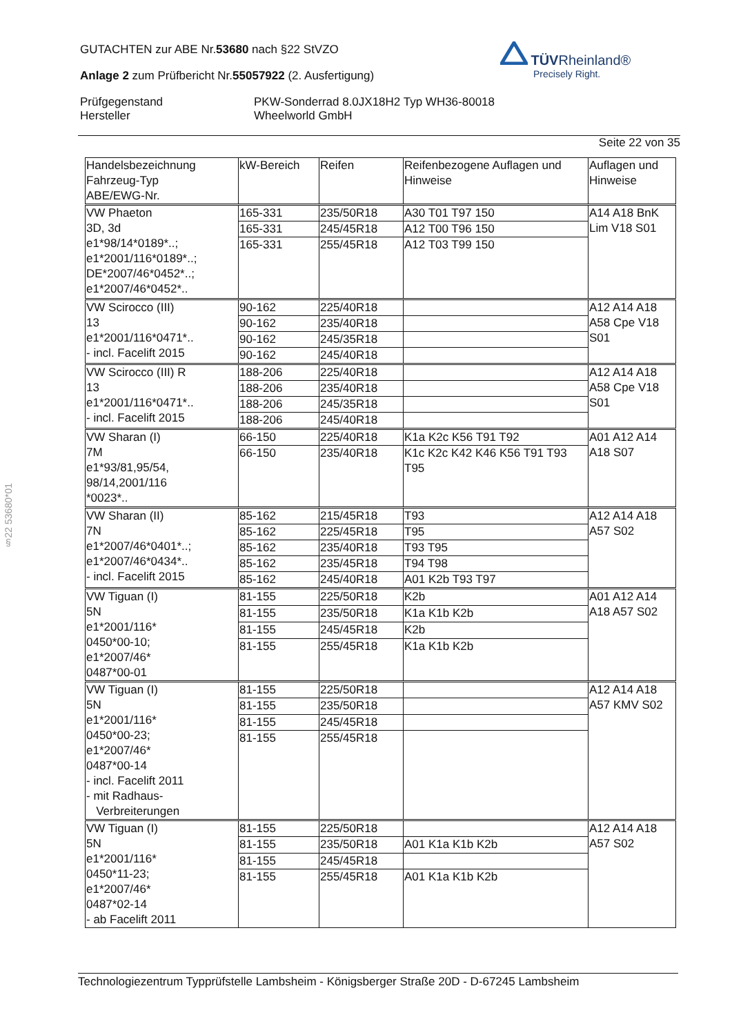GUTACHTEN zur ABE Nr.53680 nach §22 StVZO
Anlage 2 zum Prüfbericht Nr.55057922 (2. Ausfertigung)
Prüfgegenstand
Hersteller
PKW-Sonderrad 8.0JX18H2 Typ WH36-80018
Wheelworld GmbH
Seite 22 von 35
TÜVRheinland®
Precisely Right.
§22 53680*01
| Handelsbezeichnung Fahrzeug-Typ ABE/EWG-Nr. | kW-Bereich | Reifen | Reifenbezogene Auflagen und Hinweise | Auflagen und Hinweise |
| --- | --- | --- | --- | --- |
| VW Phaeton 3D, 3d e1*98/14*0189*..; e1*2001/116*0189*..; DE*2007/46*0452*..; e1*2007/46*0452*.. | 165-331 | 235/50R18 | A30 T01 T97 150 | A14 A18 BnK Lim V18 S01 |
| | 165-331 | 245/45R18 | A12 T00 T96 150 | |
| | 165-331 | 255/45R18 | A12 T03 T99 150 | |
| VW Scirocco (III) 13 e1*2001/116*0471*.. - incl. Facelift 2015 | 90-162 | 225/40R18 | | A12 A14 A18 A58 Cpe V18 S01 |
| | 90-162 | 235/40R18 | | |
| | 90-162 | 245/35R18 | | |
| | 90-162 | 245/40R18 | | |
| VW Scirocco (III) R 13 e1*2001/116*0471*.. - incl. Facelift 2015 | 188-206 | 225/40R18 | | A12 A14 A18 A58 Cpe V18 S01 |
| | 188-206 | 235/40R18 | | |
| | 188-206 | 245/35R18 | | |
| | 188-206 | 245/40R18 | | |
| VW Sharan (I) 7M e1*93/81,95/54, 98/14,2001/116 *0023*.. | 66-150 | 225/40R18 | K1a K2c K56 T91 T92 | A01 A12 A14 A18 S07 |
| | 66-150 | 235/40R18 | K1c K2c K42 K46 K56 T91 T93 T95 | |
| VW Sharan (II) 7N e1*2007/46*0401*..; e1*2007/46*0434*.. - incl. Facelift 2015 | 85-162 | 215/45R18 | T93 | A12 A14 A18 A57 S02 |
| | 85-162 | 225/45R18 | T95 | |
| | 85-162 | 235/40R18 | T93 T95 | |
| | 85-162 | 235/45R18 | T94 T98 | |
| | 85-162 | 245/40R18 | A01 K2b T93 T97 | |
| VW Tiguan (I) 5N e1*2001/116* 0450*00-10; e1*2007/46* 0487*00-01 | 81-155 | 225/50R18 | K2b | A01 A12 A14 A18 A57 S02 |
| | 81-155 | 235/50R18 | K1a K1b K2b | |
| | 81-155 | 245/45R18 | K2b | |
| | 81-155 | 255/45R18 | K1a K1b K2b | |
| VW Tiguan (I) 5N e1*2001/116* 0450*00-23; e1*2007/46* 0487*00-14 - incl. Facelift 2011 - mit Radhaus- Verbreiterungen | 81-155 | 225/50R18 | | A12 A14 A18 A57 KMV S02 |
| | 81-155 | 235/50R18 | | |
| | 81-155 | 245/45R18 | | |
| | 81-155 | 255/45R18 | | |
| VW Tiguan (I) 5N e1*2001/116* 0450*11-23; e1*2007/46* 0487*02-14 - ab Facelift 2011 | 81-155 | 225/50R18 | | A12 A14 A18 A57 S02 |
| | 81-155 | 235/50R18 | A01 K1a K1b K2b | |
| | 81-155 | 245/45R18 | | |
| | 81-155 | 255/45R18 | A01 K1a K1b K2b | |
Technologiezentrum Typprüfstelle Lambsheim - Königsberger Straße 20D - D-67245 Lambsheim